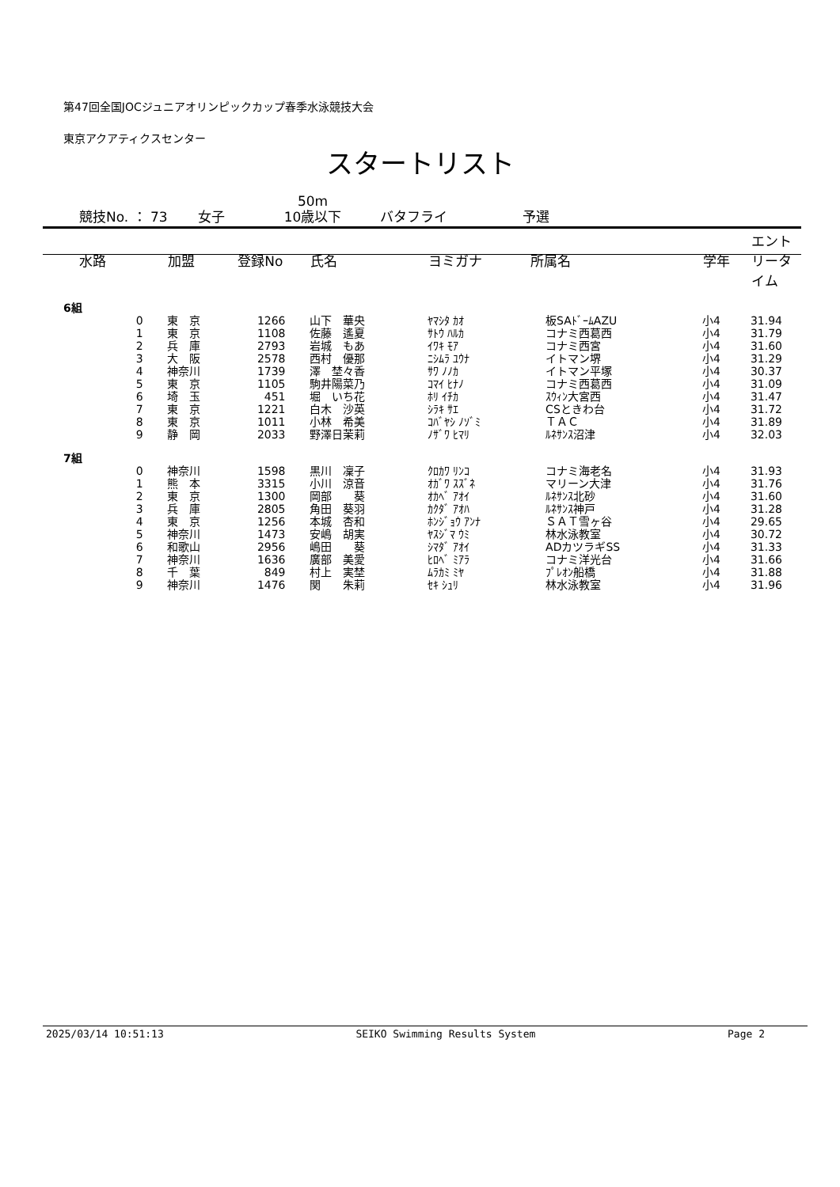第47回全国JOCジュニアオリンピックカップ春季水泳競技大会
東京アクアティクスセンター
スタートリスト
競技No. ： 73 女子 50m
10歳以下 バタフライ 予選
| 水路 | 加盟 | 登録No | 氏名 | ヨミガナ | 所属名 | 学年 | エントリータイム |
| --- | --- | --- | --- | --- | --- | --- | --- |
| 6組 | | | | | | | |
| 0 | 東 京 | 1266 | 山下 華央 | ﾔﾏｼﾀ ｶｵ | 板SAﾄﾞｰﾑAZU | 小4 | 31.94 |
| 1 | 東 京 | 1108 | 佐藤 遙夏 | ｻﾄｳ ﾊﾙｶ | コナミ西葛西 | 小4 | 31.79 |
| 2 | 兵 庫 | 2793 | 岩城 もあ | ｲﾜｷ ﾓｱ | コナミ西宮 | 小4 | 31.60 |
| 3 | 大 阪 | 2578 | 西村 優那 | ﾆｼﾑﾗ ﾕｳﾅ | イトマン堺 | 小4 | 31.29 |
| 4 | 神奈川 | 1739 | 澤 埜々香 | ｻﾜ ﾉﾉｶ | イトマン平塚 | 小4 | 30.37 |
| 5 | 東 京 | 1105 | 駒井陽菜乃 | ｺﾏｲ ﾋﾅﾉ | コナミ西葛西 | 小4 | 31.09 |
| 6 | 埼 玉 | 451 | 堀 いち花 | ﾎﾘ ｲﾁｶ | ｽｳｨﾝ大宮西 | 小4 | 31.47 |
| 7 | 東 京 | 1221 | 白木 沙英 | ｼﾗｷ ｻｴ | CSときわ台 | 小4 | 31.72 |
| 8 | 東 京 | 1011 | 小林 希美 | ｺﾊﾞﾔｼ ﾉｿﾞﾐ | ＴＡＣ | 小4 | 31.89 |
| 9 | 静 岡 | 2033 | 野澤日茉莉 | ﾉｻﾞﾜ ﾋﾏﾘ | ﾙﾈｻﾝｽ沼津 | 小4 | 32.03 |
| 7組 | | | | | | | |
| 0 | 神奈川 | 1598 | 黒川 凜子 | ｸﾛｶﾜ ﾘﾝｺ | コナミ海老名 | 小4 | 31.93 |
| 1 | 熊 本 | 3315 | 小川 涼音 | ｵｶﾞﾜ ｽｽﾞﾈ | マリーン大津 | 小4 | 31.76 |
| 2 | 東 京 | 1300 | 岡部 葵 | ｵｶﾍﾞ ｱｵｲ | ﾙﾈｻﾝｽ北砂 | 小4 | 31.60 |
| 3 | 兵 庫 | 2805 | 角田 葵羽 | ｶｸﾀﾞ ｱｵﾊ | ﾙﾈｻﾝｽ神戸 | 小4 | 31.28 |
| 4 | 東 京 | 1256 | 本城 杏和 | ﾎﾝｼﾞｮｳ ｱﾝﾅ | ＳＡＴ雪ヶ谷 | 小4 | 29.65 |
| 5 | 神奈川 | 1473 | 安嶋 胡実 | ﾔｽｼﾞﾏ ｳﾐ | 林水泳教室 | 小4 | 30.72 |
| 6 | 和歌山 | 2956 | 嶋田 葵 | ｼﾏﾀﾞ ｱｵｲ | ADカツラギSS | 小4 | 31.33 |
| 7 | 神奈川 | 1636 | 廣部 美愛 | ﾋﾛﾍﾞ ﾐｱﾗ | コナミ洋光台 | 小4 | 31.66 |
| 8 | 千 葉 | 849 | 村上 実埜 | ﾑﾗｶﾐ ﾐﾔ | ﾌﾟﾚｵﾝ船橋 | 小4 | 31.88 |
| 9 | 神奈川 | 1476 | 関 朱莉 | ｾｷ ｼｭﾘ | 林水泳教室 | 小4 | 31.96 |
2025/03/14 10:51:13 SEIKO Swimming Results System Page 2